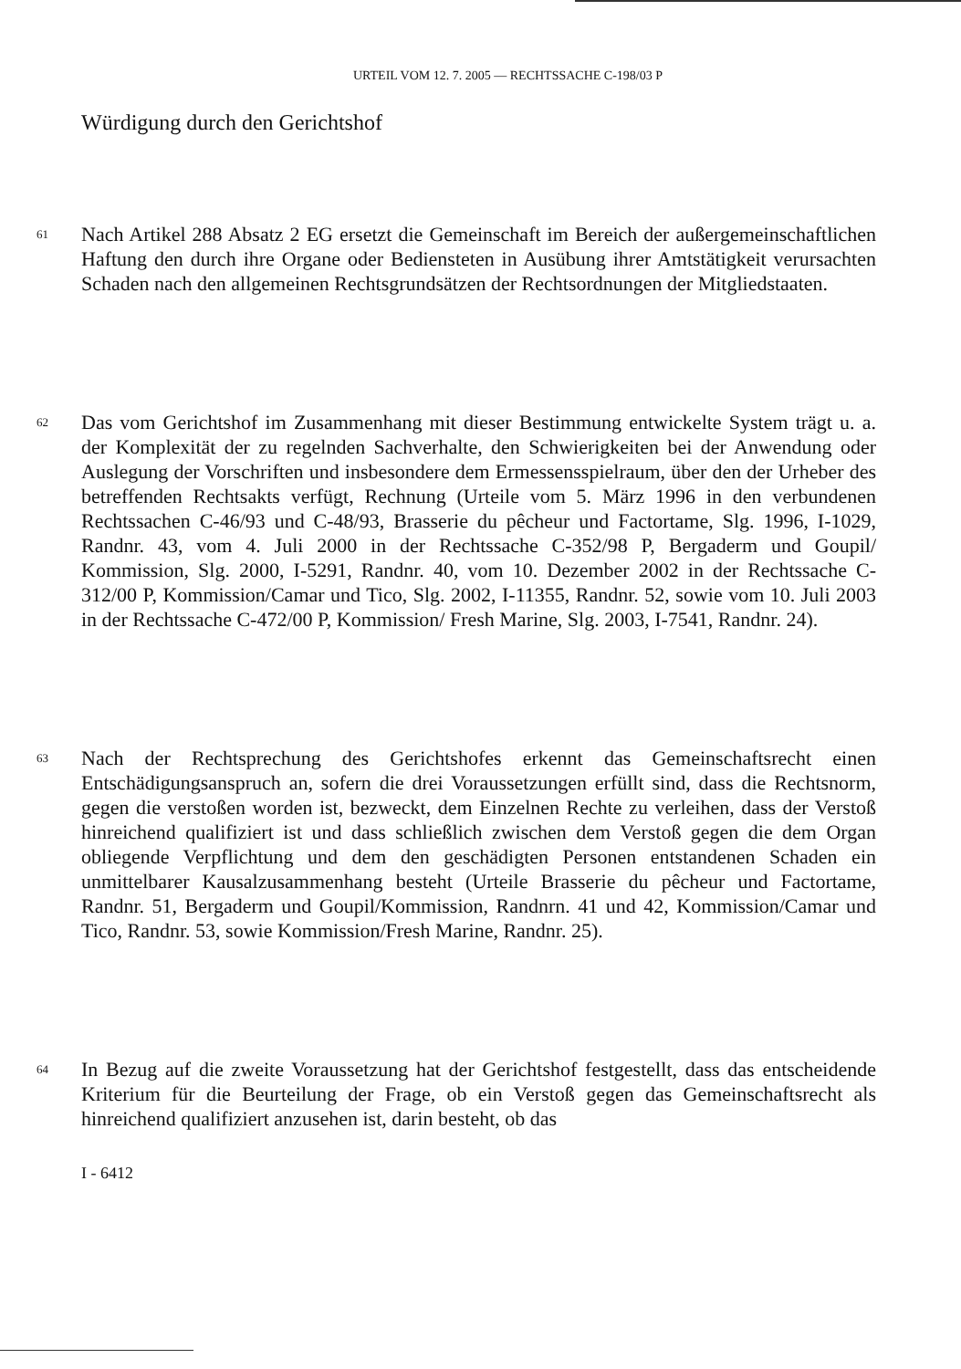URTEIL VOM 12. 7. 2005 — RECHTSSACHE C-198/03 P
Würdigung durch den Gerichtshof
61
Nach Artikel 288 Absatz 2 EG ersetzt die Gemeinschaft im Bereich der außergemeinschaftlichen Haftung den durch ihre Organe oder Bediensteten in Ausübung ihrer Amtstätigkeit verursachten Schaden nach den allgemeinen Rechtsgrundsätzen der Rechtsordnungen der Mitgliedstaaten.
62
Das vom Gerichtshof im Zusammenhang mit dieser Bestimmung entwickelte System trägt u. a. der Komplexität der zu regelnden Sachverhalte, den Schwierigkeiten bei der Anwendung oder Auslegung der Vorschriften und insbesondere dem Ermessensspielraum, über den der Urheber des betreffenden Rechtsakts verfügt, Rechnung (Urteile vom 5. März 1996 in den verbundenen Rechtssachen C-46/93 und C-48/93, Brasserie du pêcheur und Factortame, Slg. 1996, I-1029, Randnr. 43, vom 4. Juli 2000 in der Rechtssache C-352/98 P, Bergaderm und Goupil/ Kommission, Slg. 2000, I-5291, Randnr. 40, vom 10. Dezember 2002 in der Rechtssache C-312/00 P, Kommission/Camar und Tico, Slg. 2002, I-11355, Randnr. 52, sowie vom 10. Juli 2003 in der Rechtssache C-472/00 P, Kommission/ Fresh Marine, Slg. 2003, I-7541, Randnr. 24).
63
Nach der Rechtsprechung des Gerichtshofes erkennt das Gemeinschaftsrecht einen Entschädigungsanspruch an, sofern die drei Voraussetzungen erfüllt sind, dass die Rechtsnorm, gegen die verstoßen worden ist, bezweckt, dem Einzelnen Rechte zu verleihen, dass der Verstoß hinreichend qualifiziert ist und dass schließlich zwischen dem Verstoß gegen die dem Organ obliegende Verpflichtung und dem den geschädigten Personen entstandenen Schaden ein unmittelbarer Kausalzusammenhang besteht (Urteile Brasserie du pêcheur und Factortame, Randnr. 51, Bergaderm und Goupil/Kommission, Randnrn. 41 und 42, Kommission/Camar und Tico, Randnr. 53, sowie Kommission/Fresh Marine, Randnr. 25).
64
In Bezug auf die zweite Voraussetzung hat der Gerichtshof festgestellt, dass das entscheidende Kriterium für die Beurteilung der Frage, ob ein Verstoß gegen das Gemeinschaftsrecht als hinreichend qualifiziert anzusehen ist, darin besteht, ob das
I - 6412